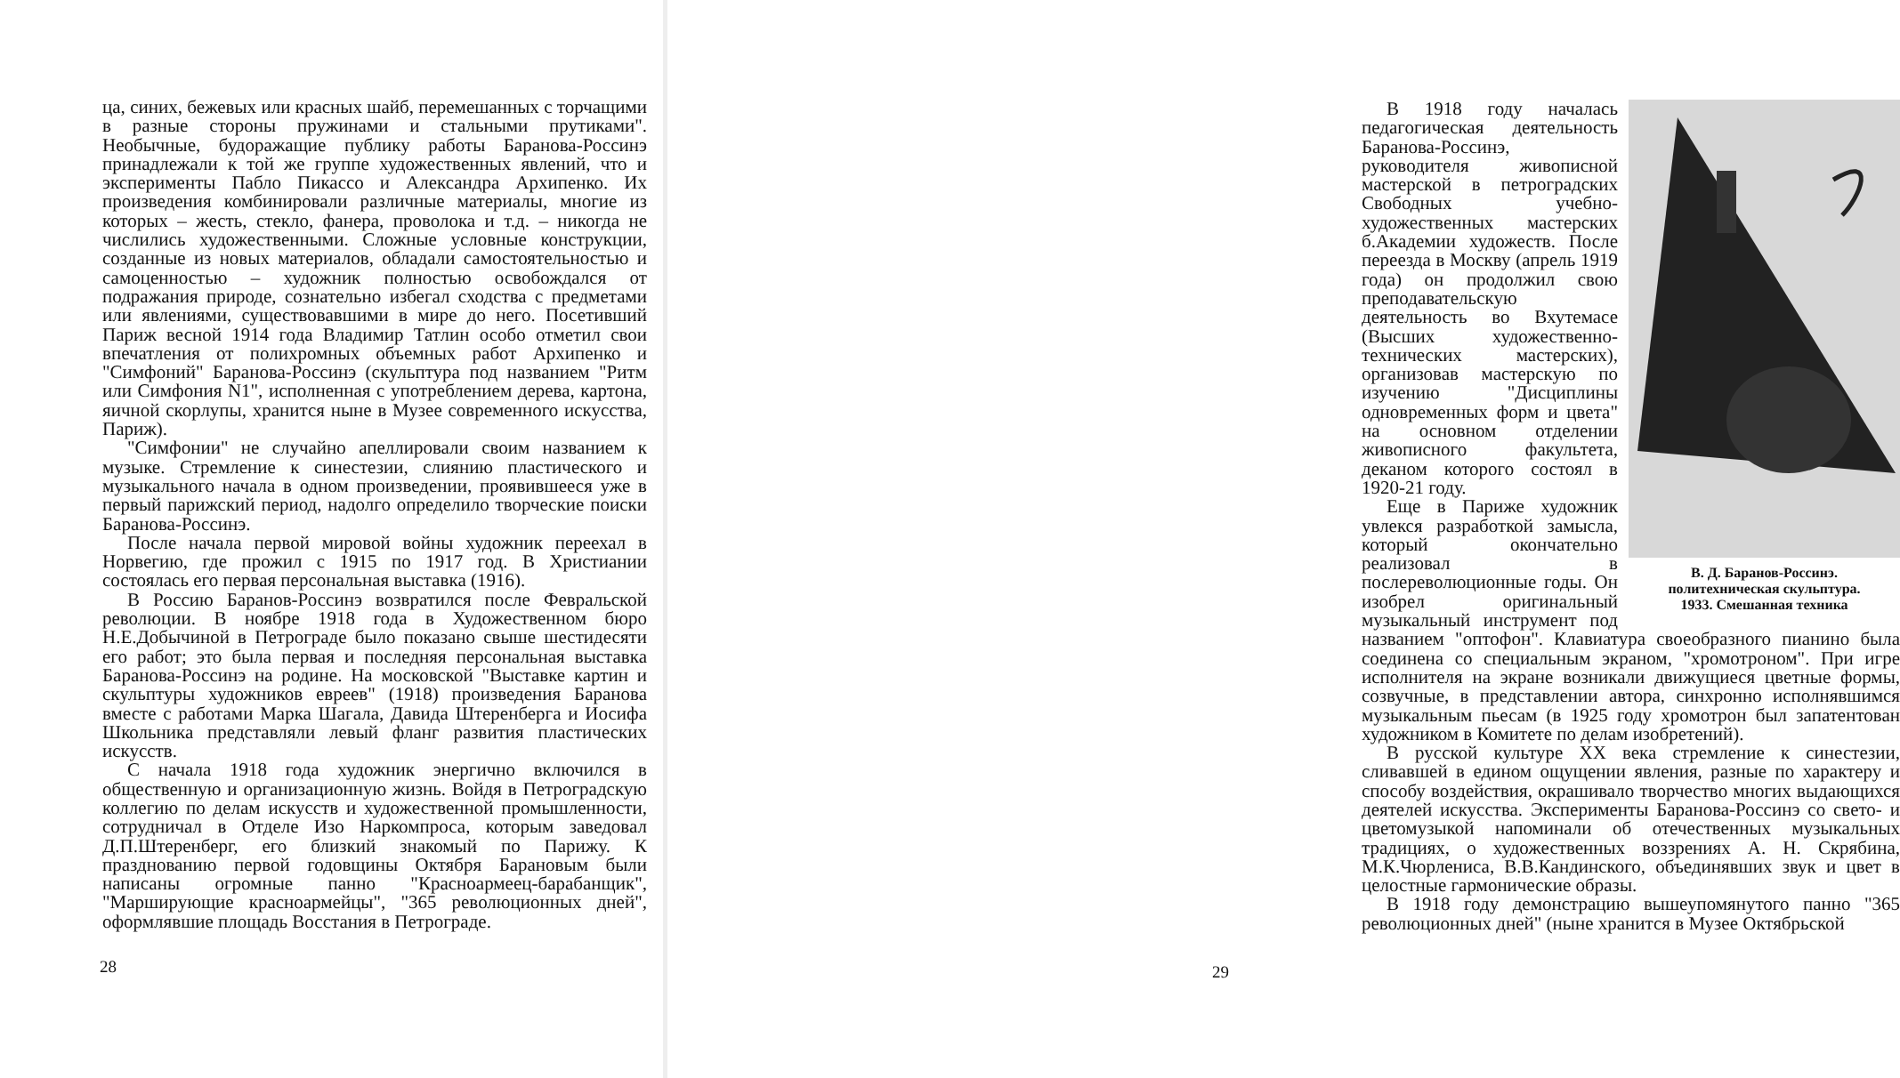ца, синих, бежевых или красных шайб, перемешанных с торчащими в разные стороны пружинами и стальными прутиками". Необычные, будоражащие публику работы Баранова-Россинэ принадлежали к той же группе художественных явлений, что и эксперименты Пабло Пикассо и Александра Архипенко. Их произведения комбинировали различные материалы, многие из которых – жесть, стекло, фанера, проволока и т.д. – никогда не числились художественными. Сложные условные конструкции, созданные из новых материалов, обладали самостоятельностью и самоценностью – художник полностью освобождался от подражания природе, сознательно избегал сходства с предметами или явлениями, существовавшими в мире до него. Посетивший Париж весной 1914 года Владимир Татлин особо отметил свои впечатления от полихромных объемных работ Архипенко и "Симфоний" Баранова-Россинэ (скульптура под названием "Ритм или Симфония N1", исполненная с употреблением дерева, картона, яичной скорлупы, хранится ныне в Музее современного искусства, Париж).
"Симфонии" не случайно апеллировали своим названием к музыке. Стремление к синестезии, слиянию пластического и музыкального начала в одном произведении, проявившееся уже в первый парижский период, надолго определило творческие поиски Баранова-Россинэ.
После начала первой мировой войны художник переехал в Норвегию, где прожил с 1915 по 1917 год. В Христиании состоялась его первая персональная выставка (1916).
В Россию Баранов-Россинэ возвратился после Февральской революции. В ноябре 1918 года в Художественном бюро Н.Е.Добычиной в Петрограде было показано свыше шестидесяти его работ; это была первая и последняя персональная выставка Баранова-Россинэ на родине. На московской "Выставке картин и скульптуры художников евреев" (1918) произведения Баранова вместе с работами Марка Шагала, Давида Штеренберга и Иосифа Школьника представляли левый фланг развития пластических искусств.
С начала 1918 года художник энергично включился в общественную и организационную жизнь. Войдя в Петроградскую коллегию по делам искусств и художественной промышленности, сотрудничал в Отделе Изо Наркомпроса, которым заведовал Д.П.Штеренберг, его близкий знакомый по Парижу. К празднованию первой годовщины Октября Барановым были написаны огромные панно "Красноармеец-барабанщик", "Марширующие красноармейцы", "365 революционных дней", оформлявшие площадь Восстания в Петрограде.
28
В. Д. Баранов-Россинэ.
политехническая скульптура.
1933. Смешанная техника
В 1918 году началась педагогическая деятельность Баранова-Россинэ, руководителя живописной мастерской в петроградских Свободных учебно-художественных мастерских б.Академии художеств. После переезда в Москву (апрель 1919 года) он продолжил свою преподавательскую деятельность во Вхутемасе (Высших художественно-технических мастерских), организовав мастерскую по изучению "Дисциплины одновременных форм и цвета" на основном отделении живописного факультета, деканом которого состоял в 1920-21 году.
Еще в Париже художник увлекся разработкой замысла, который окончательно реализовал в послереволюционные годы. Он изобрел оригинальный музыкальный инструмент под названием "оптофон". Клавиатура своеобразного пианино была соединена со специальным экраном, "хромотроном". При игре исполнителя на экране возникали движущиеся цветные формы, созвучные, в представлении автора, синхронно исполнявшимся музыкальным пьесам (в 1925 году хромотрон был запатентован художником в Комитете по делам изобретений).
В русской культуре XX века стремление к синестезии, сливавшей в едином ощущении явления, разные по характеру и способу воздействия, окрашивало творчество многих выдающихся деятелей искусства. Эксперименты Баранова-Россинэ со свето- и цветомузыкой напоминали об отечественных музыкальных традициях, о художественных воззрениях А. Н. Скрябина, М.К.Чюрлениса, В.В.Кандинского, объединявших звук и цвет в целостные гармонические образы.
В 1918 году демонстрацию вышеупомянутого панно "365 революционных дней" (ныне хранится в Музее Октябрьской
29